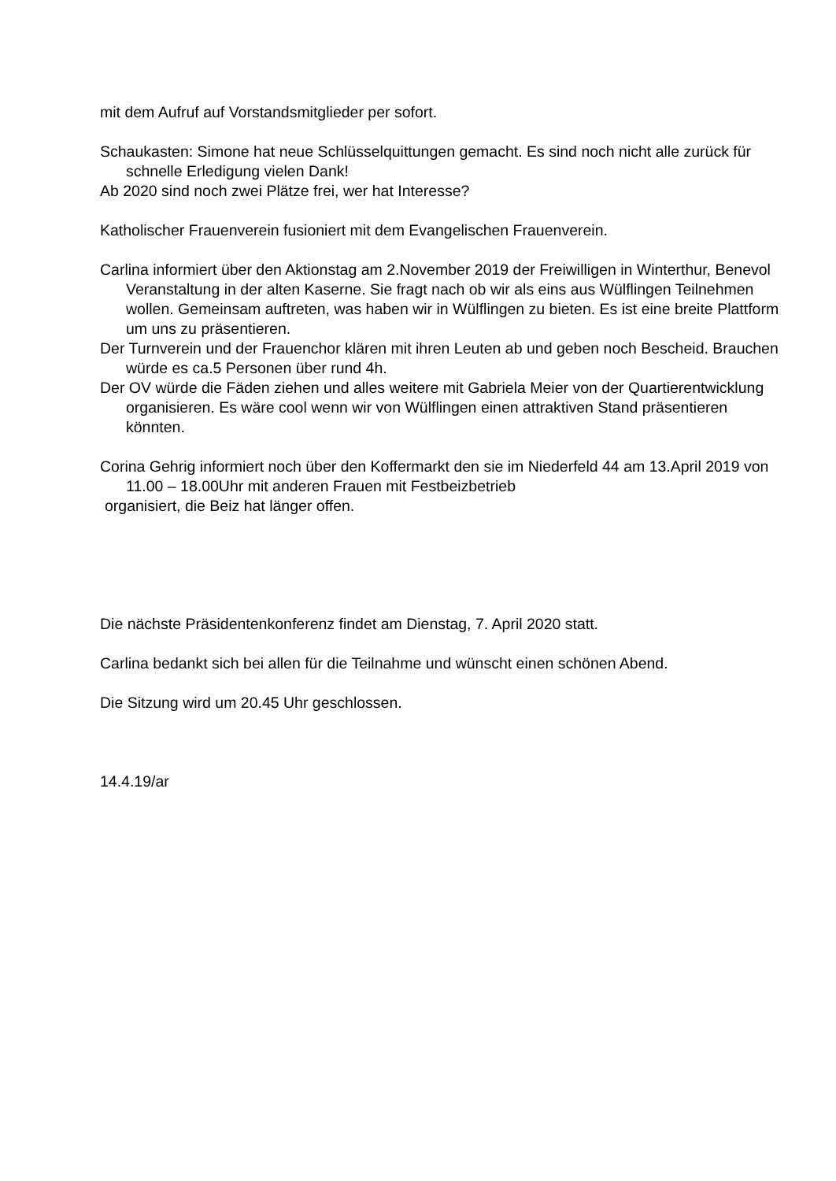mit dem Aufruf auf Vorstandsmitglieder per sofort.
Schaukasten: Simone hat neue Schlüsselquittungen gemacht. Es sind noch nicht alle zurück für schnelle Erledigung vielen Dank!
Ab 2020 sind noch zwei Plätze frei, wer hat Interesse?
Katholischer Frauenverein fusioniert mit dem Evangelischen Frauenverein.
Carlina informiert über den Aktionstag am 2.November 2019 der Freiwilligen in Winterthur, Benevol Veranstaltung in der alten Kaserne. Sie fragt nach ob wir als eins aus Wülflingen Teilnehmen wollen. Gemeinsam auftreten, was haben wir in Wülflingen zu bieten. Es ist eine breite Plattform um uns zu präsentieren.
Der Turnverein und der Frauenchor klären mit ihren Leuten ab und geben noch Bescheid. Brauchen würde es ca.5 Personen über rund 4h.
Der OV würde die Fäden ziehen und alles weitere mit Gabriela Meier von der Quartierentwicklung organisieren. Es wäre cool wenn wir von Wülflingen einen attraktiven Stand präsentieren könnten.
Corina Gehrig informiert noch über den Koffermarkt den sie im Niederfeld 44 am 13.April 2019 von 11.00 – 18.00Uhr mit anderen Frauen mit Festbeizbetrieb
organisiert, die Beiz hat länger offen.
Die nächste Präsidentenkonferenz findet am Dienstag, 7. April 2020 statt.
Carlina bedankt sich bei allen für die Teilnahme und wünscht einen schönen Abend.
Die Sitzung wird um 20.45 Uhr geschlossen.
14.4.19/ar